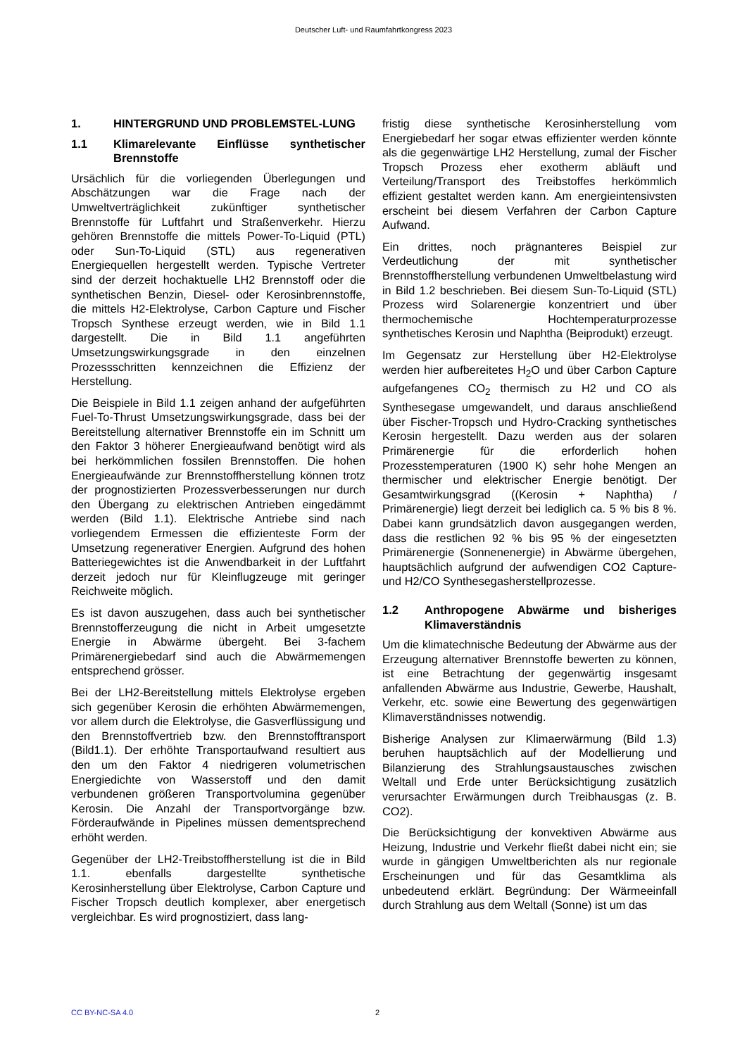Deutscher Luft- und Raumfahrtkongress 2023
1. HINTERGRUND UND PROBLEMSTEL-LUNG
1.1 Klimarelevante Einflüsse synthetischer Brennstoffe
Ursächlich für die vorliegenden Überlegungen und Abschätzungen war die Frage nach der Umweltverträglichkeit zukünftiger synthetischer Brennstoffe für Luftfahrt und Straßenverkehr. Hierzu gehören Brennstoffe die mittels Power-To-Liquid (PTL) oder Sun-To-Liquid (STL) aus regenerativen Energiequellen hergestellt werden. Typische Vertreter sind der derzeit hochaktuelle LH2 Brennstoff oder die synthetischen Benzin, Diesel- oder Kerosinbrennstoffe, die mittels H2-Elektrolyse, Carbon Capture und Fischer Tropsch Synthese erzeugt werden, wie in Bild 1.1 dargestellt. Die in Bild 1.1 angeführten Umsetzungswirkungsgrade in den einzelnen Prozessschritten kennzeichnen die Effizienz der Herstellung.
Die Beispiele in Bild 1.1 zeigen anhand der aufgeführten Fuel-To-Thrust Umsetzungswirkungsgrade, dass bei der Bereitstellung alternativer Brennstoffe ein im Schnitt um den Faktor 3 höherer Energieaufwand benötigt wird als bei herkömmlichen fossilen Brennstoffen. Die hohen Energieaufwände zur Brennstoffherstellung können trotz der prognostizierten Prozessverbesserungen nur durch den Übergang zu elektrischen Antrieben eingedämmt werden (Bild 1.1). Elektrische Antriebe sind nach vorliegendem Ermessen die effizienteste Form der Umsetzung regenerativer Energien. Aufgrund des hohen Batteriegewichtes ist die Anwendbarkeit in der Luftfahrt derzeit jedoch nur für Kleinflugzeuge mit geringer Reichweite möglich.
Es ist davon auszugehen, dass auch bei synthetischer Brennstofferzeugung die nicht in Arbeit umgesetzte Energie in Abwärme übergeht. Bei 3-fachem Primärenergiebedarf sind auch die Abwärmemengen entsprechend grösser.
Bei der LH2-Bereitstellung mittels Elektrolyse ergeben sich gegenüber Kerosin die erhöhten Abwärmemengen, vor allem durch die Elektrolyse, die Gasverflüssigung und den Brennstoffvertrieb bzw. den Brennstofftransport (Bild1.1). Der erhöhte Transportaufwand resultiert aus den um den Faktor 4 niedrigeren volumetrischen Energiedichte von Wasserstoff und den damit verbundenen größeren Transportvolumina gegenüber Kerosin. Die Anzahl der Transportvorgänge bzw. Förderaufwände in Pipelines müssen dementsprechend erhöht werden.
Gegenüber der LH2-Treibstoffherstellung ist die in Bild 1.1. ebenfalls dargestellte synthetische Kerosinherstellung über Elektrolyse, Carbon Capture und Fischer Tropsch deutlich komplexer, aber energetisch vergleichbar. Es wird prognostiziert, dass lang-
fristig diese synthetische Kerosinherstellung vom Energiebedarf her sogar etwas effizienter werden könnte als die gegenwärtige LH2 Herstellung, zumal der Fischer Tropsch Prozess eher exotherm abläuft und Verteilung/Transport des Treibstoffes herkömmlich effizient gestaltet werden kann. Am energieintensivsten erscheint bei diesem Verfahren der Carbon Capture Aufwand.
Ein drittes, noch prägnanteres Beispiel zur Verdeutlichung der mit synthetischer Brennstoffherstellung verbundenen Umweltbelastung wird in Bild 1.2 beschrieben. Bei diesem Sun-To-Liquid (STL) Prozess wird Solarenergie konzentriert und über thermochemische Hochtemperaturprozesse synthetisches Kerosin und Naphtha (Beiprodukt) erzeugt.
Im Gegensatz zur Herstellung über H2-Elektrolyse werden hier aufbereitetes H<sub>2</sub>O und über Carbon Capture aufgefangenes CO<sub>2</sub> thermisch zu H2 und CO als Synthesegase umgewandelt, und daraus anschließend über Fischer-Tropsch und Hydro-Cracking synthetisches Kerosin hergestellt. Dazu werden aus der solaren Primärenergie für die erforderlich hohen Prozesstemperaturen (1900 K) sehr hohe Mengen an thermischer und elektrischer Energie benötigt. Der Gesamtwirkungsgrad ((Kerosin + Naphtha) / Primärenergie) liegt derzeit bei lediglich ca. 5 % bis 8 %. Dabei kann grundsätzlich davon ausgegangen werden, dass die restlichen 92 % bis 95 % der eingesetzten Primärenergie (Sonnenenergie) in Abwärme übergehen, hauptsächlich aufgrund der aufwendigen CO2 Capture- und H2/CO Synthesegasherstellprozesse.
1.2 Anthropogene Abwärme und bisheriges Klimaverständnis
Um die klimatechnische Bedeutung der Abwärme aus der Erzeugung alternativer Brennstoffe bewerten zu können, ist eine Betrachtung der gegenwärtig insgesamt anfallenden Abwärme aus Industrie, Gewerbe, Haushalt, Verkehr, etc. sowie eine Bewertung des gegenwärtigen Klimaverständnisses notwendig.
Bisherige Analysen zur Klimaerwärmung (Bild 1.3) beruhen hauptsächlich auf der Modellierung und Bilanzierung des Strahlungsaustausches zwischen Weltall und Erde unter Berücksichtigung zusätzlich verursachter Erwärmungen durch Treibhausgas (z. B. CO2).
Die Berücksichtigung der konvektiven Abwärme aus Heizung, Industrie und Verkehr fließt dabei nicht ein; sie wurde in gängigen Umweltberichten als nur regionale Erscheinungen und für das Gesamtklima als unbedeutend erklärt. Begründung: Der Wärmeeinfall durch Strahlung aus dem Weltall (Sonne) ist um das
CC BY-NC-SA 4.0 2